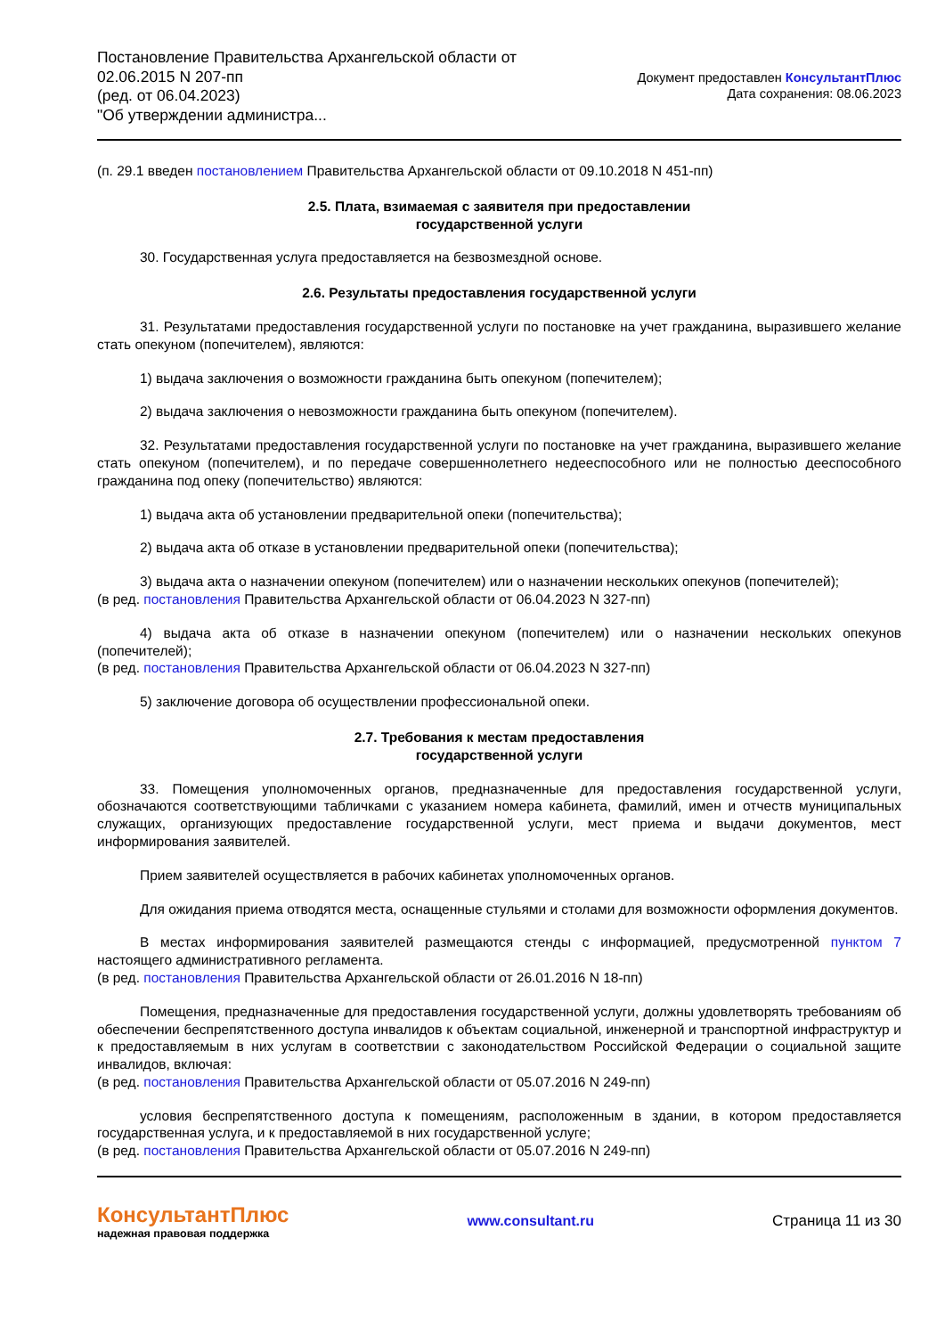Постановление Правительства Архангельской области от
02.06.2015 N 207-пп
(ред. от 06.04.2023)
"Об утверждении администра...
Документ предоставлен КонсультантПлюс
Дата сохранения: 08.06.2023
(п. 29.1 введен постановлением Правительства Архангельской области от 09.10.2018 N 451-пп)
2.5. Плата, взимаемая с заявителя при предоставлении
государственной услуги
30. Государственная услуга предоставляется на безвозмездной основе.
2.6. Результаты предоставления государственной услуги
31. Результатами предоставления государственной услуги по постановке на учет гражданина, выразившего желание стать опекуном (попечителем), являются:
1) выдача заключения о возможности гражданина быть опекуном (попечителем);
2) выдача заключения о невозможности гражданина быть опекуном (попечителем).
32. Результатами предоставления государственной услуги по постановке на учет гражданина, выразившего желание стать опекуном (попечителем), и по передаче совершеннолетнего недееспособного или не полностью дееспособного гражданина под опеку (попечительство) являются:
1) выдача акта об установлении предварительной опеки (попечительства);
2) выдача акта об отказе в установлении предварительной опеки (попечительства);
3) выдача акта о назначении опекуном (попечителем) или о назначении нескольких опекунов (попечителей);
(в ред. постановления Правительства Архангельской области от 06.04.2023 N 327-пп)
4) выдача акта об отказе в назначении опекуном (попечителем) или о назначении нескольких опекунов (попечителей);
(в ред. постановления Правительства Архангельской области от 06.04.2023 N 327-пп)
5) заключение договора об осуществлении профессиональной опеки.
2.7. Требования к местам предоставления
государственной услуги
33. Помещения уполномоченных органов, предназначенные для предоставления государственной услуги, обозначаются соответствующими табличками с указанием номера кабинета, фамилий, имен и отчеств муниципальных служащих, организующих предоставление государственной услуги, мест приема и выдачи документов, мест информирования заявителей.
Прием заявителей осуществляется в рабочих кабинетах уполномоченных органов.
Для ожидания приема отводятся места, оснащенные стульями и столами для возможности оформления документов.
В местах информирования заявителей размещаются стенды с информацией, предусмотренной пунктом 7 настоящего административного регламента.
(в ред. постановления Правительства Архангельской области от 26.01.2016 N 18-пп)
Помещения, предназначенные для предоставления государственной услуги, должны удовлетворять требованиям об обеспечении беспрепятственного доступа инвалидов к объектам социальной, инженерной и транспортной инфраструктур и к предоставляемым в них услугам в соответствии с законодательством Российской Федерации о социальной защите инвалидов, включая:
(в ред. постановления Правительства Архангельской области от 05.07.2016 N 249-пп)
условия беспрепятственного доступа к помещениям, расположенным в здании, в котором предоставляется государственная услуга, и к предоставляемой в них государственной услуге;
(в ред. постановления Правительства Архангельской области от 05.07.2016 N 249-пп)
КонсультантПлюс
надежная правовая поддержка
www.consultant.ru Страница 11 из 30